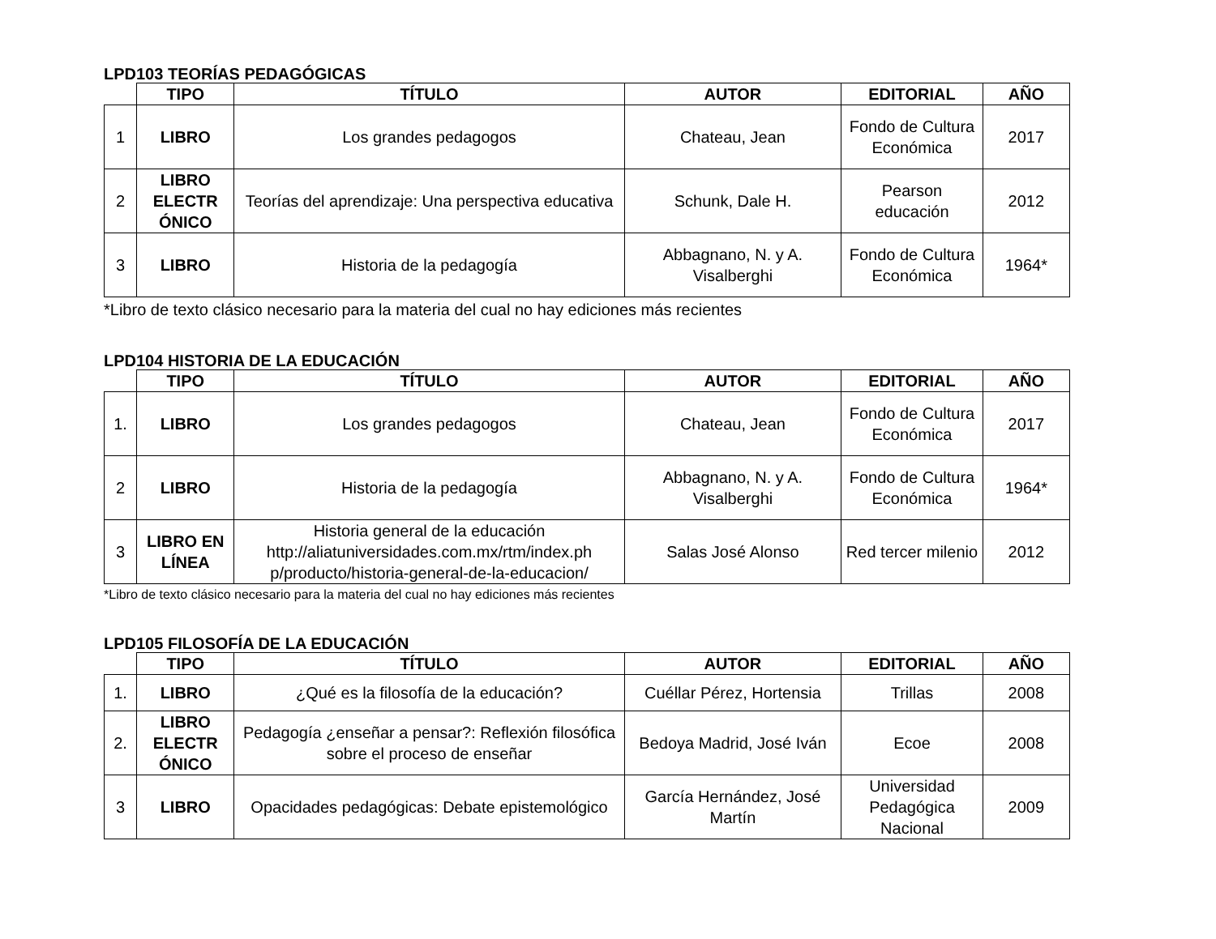LPD103 TEORÍAS PEDAGÓGICAS
| | TIPO | TÍTULO | AUTOR | EDITORIAL | AÑO |
| --- | --- | --- | --- | --- | --- |
| 1 | LIBRO | Los grandes pedagogos | Chateau, Jean | Fondo de Cultura Económica | 2017 |
| 2 | LIBRO ELECTR ÓNICO | Teorías del aprendizaje: Una perspectiva educativa | Schunk, Dale H. | Pearson educación | 2012 |
| 3 | LIBRO | Historia de la pedagogía | Abbagnano, N. y A. Visalberghi | Fondo de Cultura Económica | 1964* |
*Libro de texto clásico necesario para la materia del cual no hay ediciones más recientes
LPD104 HISTORIA DE LA EDUCACIÓN
| | TIPO | TÍTULO | AUTOR | EDITORIAL | AÑO |
| --- | --- | --- | --- | --- | --- |
| 1. | LIBRO | Los grandes pedagogos | Chateau, Jean | Fondo de Cultura Económica | 2017 |
| 2 | LIBRO | Historia de la pedagogía | Abbagnano, N. y A. Visalberghi | Fondo de Cultura Económica | 1964* |
| 3 | LIBRO EN LÍNEA | Historia general de la educación http://aliatuniversidades.com.mx/rtm/index.ph p/producto/historia-general-de-la-educacion/ | Salas José Alonso | Red tercer milenio | 2012 |
*Libro de texto clásico necesario para la materia del cual no hay ediciones más recientes
LPD105 FILOSOFÍA DE LA EDUCACIÓN
| | TIPO | TÍTULO | AUTOR | EDITORIAL | AÑO |
| --- | --- | --- | --- | --- | --- |
| 1. | LIBRO | ¿Qué es la filosofía de la educación? | Cuéllar Pérez, Hortensia | Trillas | 2008 |
| 2. | LIBRO ELECTR ÓNICO | Pedagogía ¿enseñar a pensar?: Reflexión filosófica sobre el proceso de enseñar | Bedoya Madrid, José Iván | Ecoe | 2008 |
| 3 | LIBRO | Opacidades pedagógicas: Debate epistemológico | García Hernández, José Martín | Universidad Pedagógica Nacional | 2009 |